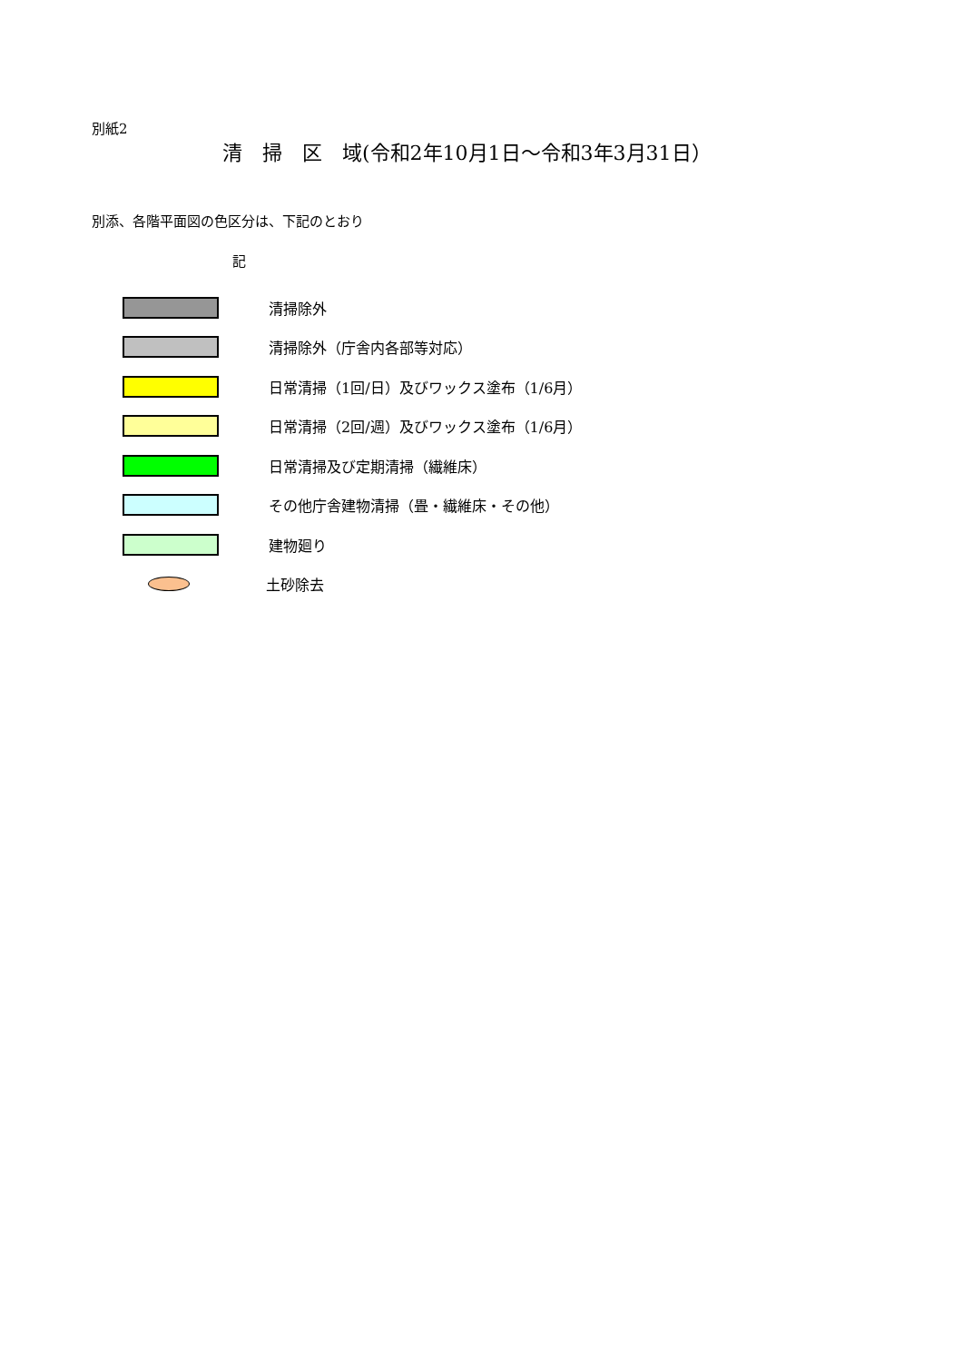別紙2
清　掃　区　域(令和2年10月1日～令和3年3月31日）
別添、各階平面図の色区分は、下記のとおり
記
清掃除外
清掃除外（庁舎内各部等対応）
日常清掃（1回/日）及びワックス塗布（1/6月）
日常清掃（2回/週）及びワックス塗布（1/6月）
日常清掃及び定期清掃（繊維床）
その他庁舎建物清掃（畳・繊維床・その他）
建物廻り
土砂除去